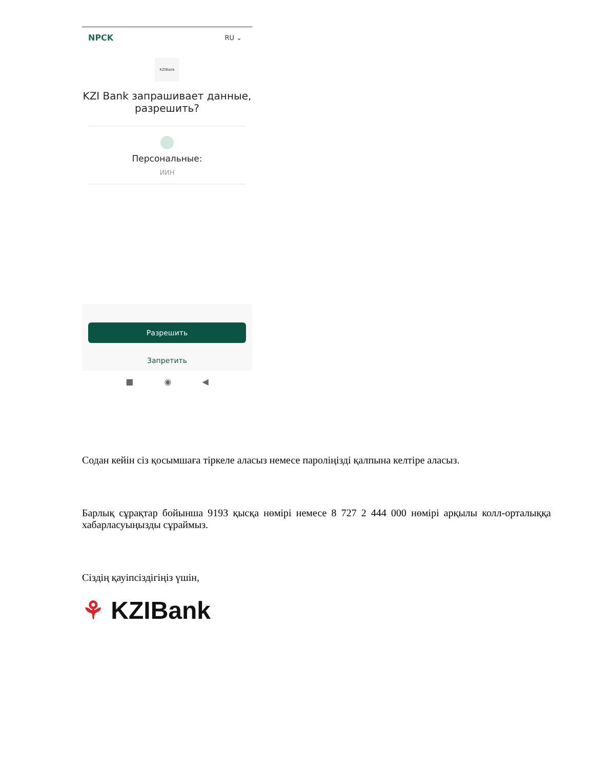NPCK RU ⌄
KZIBank
KZI Bank запрашивает данные, разрешить?
Персональные:
ИИН
Разрешить
Запретить
■ ◉ ◀
Содан кейін сіз қосымшаға тіркеле аласыз немесе пароліңізді қалпына келтіре аласыз.
Барлық сұрақтар бойынша 9193 қысқа нөмірі немесе 8 727 2 444 000 нөмірі арқылы колл-орталыққа хабарласуыңызды сұраймыз.
Сіздің қауіпсіздігіңіз үшін,
⚘ KZIBank